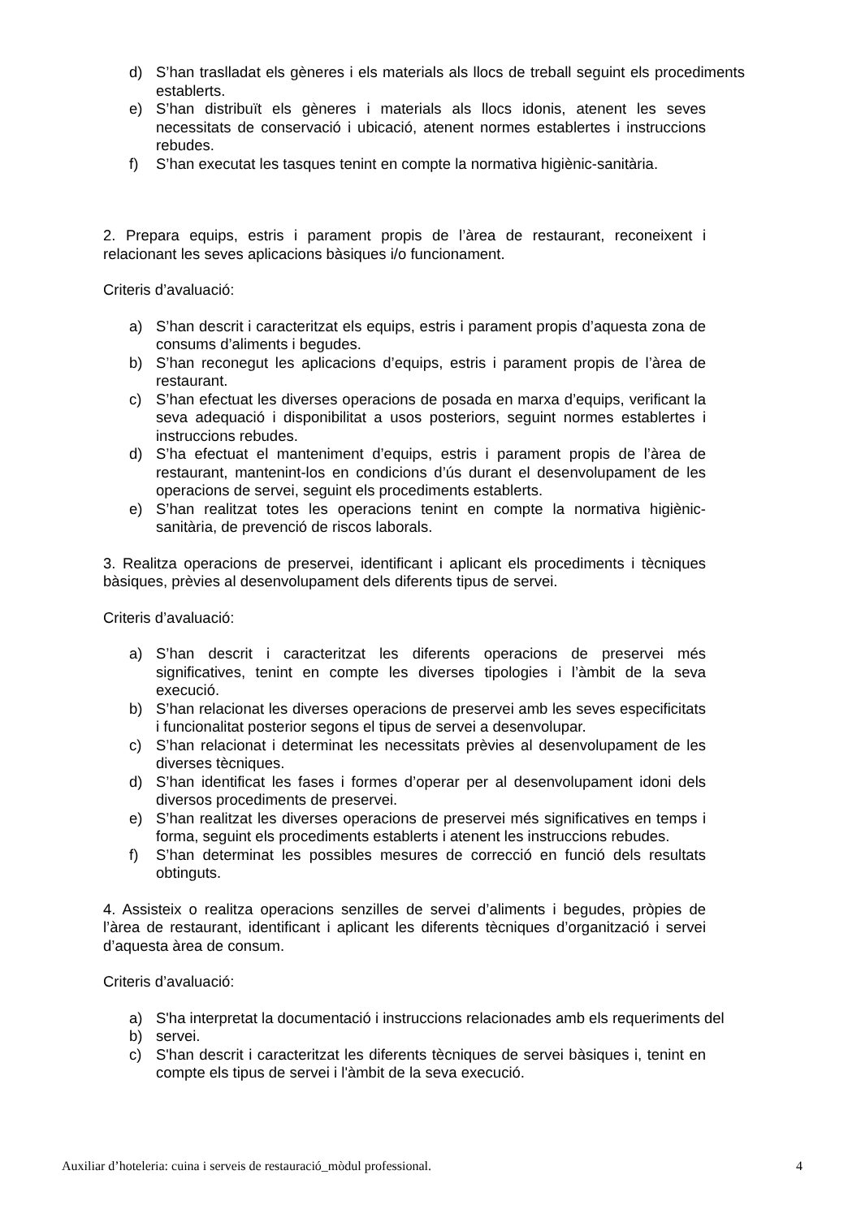d) S’han traslladat els gèneres i els materials als llocs de treball seguint els procediments establerts.
e) S’han distribuït els gèneres i materials als llocs idonis, atenent les seves necessitats de conservació i ubicació, atenent normes establertes i instruccions rebudes.
f) S’han executat les tasques tenint en compte la normativa higiènic-sanitària.
2. Prepara equips, estris i parament propis de l’àrea de restaurant, reconeixent i relacionant les seves aplicacions bàsiques i/o funcionament.
Criteris d’avaluació:
a) S’han descrit i caracteritzat els equips, estris i parament propis d’aquesta zona de consums d’aliments i begudes.
b) S’han reconegut les aplicacions d’equips, estris i parament propis de l’àrea de restaurant.
c) S’han efectuat les diverses operacions de posada en marxa d’equips, verificant la seva adequació i disponibilitat a usos posteriors, seguint normes establertes i instruccions rebudes.
d) S’ha efectuat el manteniment d’equips, estris i parament propis de l’àrea de restaurant, mantenint-los en condicions d’ús durant el desenvolupament de les operacions de servei, seguint els procediments establerts.
e) S’han realitzat totes les operacions tenint en compte la normativa higiènic-sanitària, de prevenció de riscos laborals.
3. Realitza operacions de preservei, identificant i aplicant els procediments i tècniques bàsiques, prèvies al desenvolupament dels diferents tipus de servei.
Criteris d’avaluació:
a) S’han descrit i caracteritzat les diferents operacions de preservei més significatives, tenint en compte les diverses tipologies i l’àmbit de la seva execució.
b) S’han relacionat les diverses operacions de preservei amb les seves especificitats i funcionalitat posterior segons el tipus de servei a desenvolupar.
c) S’han relacionat i determinat les necessitats prèvies al desenvolupament de les diverses tècniques.
d) S’han identificat les fases i formes d’operar per al desenvolupament idoni dels diversos procediments de preservei.
e) S’han realitzat les diverses operacions de preservei més significatives en temps i forma, seguint els procediments establerts i atenent les instruccions rebudes.
f) S’han determinat les possibles mesures de correcció en funció dels resultats obtinguts.
4. Assisteix o realitza operacions senzilles de servei d’aliments i begudes, pròpies de l’àrea de restaurant, identificant i aplicant les diferents tècniques d’organització i servei d’aquesta àrea de consum.
Criteris d’avaluació:
a) S'ha interpretat la documentació i instruccions relacionades amb els requeriments del
b) servei.
c) S'han descrit i caracteritzat les diferents tècniques de servei bàsiques i, tenint en compte els tipus de servei i l'àmbit de la seva execució.
Auxiliar d’hoteleria: cuina i serveis de restauració_mòdul professional. 4